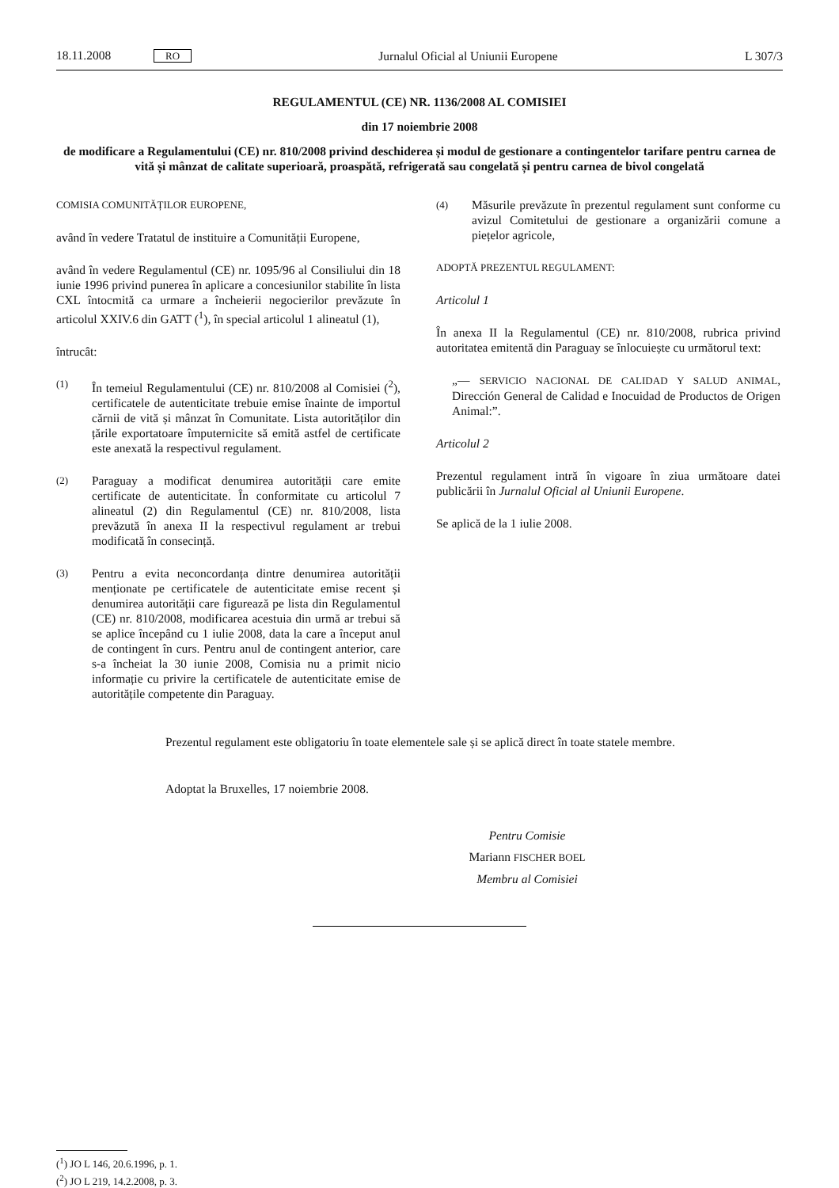18.11.2008 RO Jurnalul Oficial al Uniunii Europene L 307/3
REGULAMENTUL (CE) NR. 1136/2008 AL COMISIEI
din 17 noiembrie 2008
de modificare a Regulamentului (CE) nr. 810/2008 privind deschiderea și modul de gestionare a contingentelor tarifare pentru carnea de vită și mânzat de calitate superioară, proaspătă, refrigerată sau congelată și pentru carnea de bivol congelată
COMISIA COMUNITĂȚILOR EUROPENE,
având în vedere Tratatul de instituire a Comunității Europene,
având în vedere Regulamentul (CE) nr. 1095/96 al Consiliului din 18 iunie 1996 privind punerea în aplicare a concesiunilor stabilite în lista CXL întocmită ca urmare a încheierii negocierilor prevăzute în articolul XXIV.6 din GATT (<sup>1</sup>), în special articolul 1 alineatul (1),
întrucât:
(1) În temeiul Regulamentului (CE) nr. 810/2008 al Comisiei (<sup>2</sup>), certificatele de autenticitate trebuie emise înainte de importul cărnii de vită și mânzat în Comunitate. Lista autorităților din țările exportatoare împuternicite să emită astfel de certificate este anexată la respectivul regulament.
(2) Paraguay a modificat denumirea autorității care emite certificate de autenticitate. În conformitate cu articolul 7 alineatul (2) din Regulamentul (CE) nr. 810/2008, lista prevăzută în anexa II la respectivul regulament ar trebui modificată în consecință.
(3) Pentru a evita neconcordanța dintre denumirea autorității menționate pe certificatele de autenticitate emise recent și denumirea autorității care figurează pe lista din Regulamentul (CE) nr. 810/2008, modificarea acestuia din urmă ar trebui să se aplice începând cu 1 iulie 2008, data la care a început anul de contingent în curs. Pentru anul de contingent anterior, care s-a încheiat la 30 iunie 2008, Comisia nu a primit nicio informație cu privire la certificatele de autenticitate emise de autoritățile competente din Paraguay.
(4) Măsurile prevăzute în prezentul regulament sunt conforme cu avizul Comitetului de gestionare a organizării comune a piețelor agricole,
ADOPTĂ PREZENTUL REGULAMENT:
Articolul 1
În anexa II la Regulamentul (CE) nr. 810/2008, rubrica privind autoritatea emitentă din Paraguay se înlocuiește cu următorul text:
„— SERVICIO NACIONAL DE CALIDAD Y SALUD ANIMAL, Dirección General de Calidad e Inocuidad de Productos de Origen Animal:”.
Articolul 2
Prezentul regulament intră în vigoare în ziua următoare datei publicării în Jurnalul Oficial al Uniunii Europene.
Se aplică de la 1 iulie 2008.
Prezentul regulament este obligatoriu în toate elementele sale și se aplică direct în toate statele membre.
Adoptat la Bruxelles, 17 noiembrie 2008.
Pentru Comisie
Mariann FISCHER BOEL
Membru al Comisiei
(<sup>1</sup>) JO L 146, 20.6.1996, p. 1.
(<sup>2</sup>) JO L 219, 14.2.2008, p. 3.